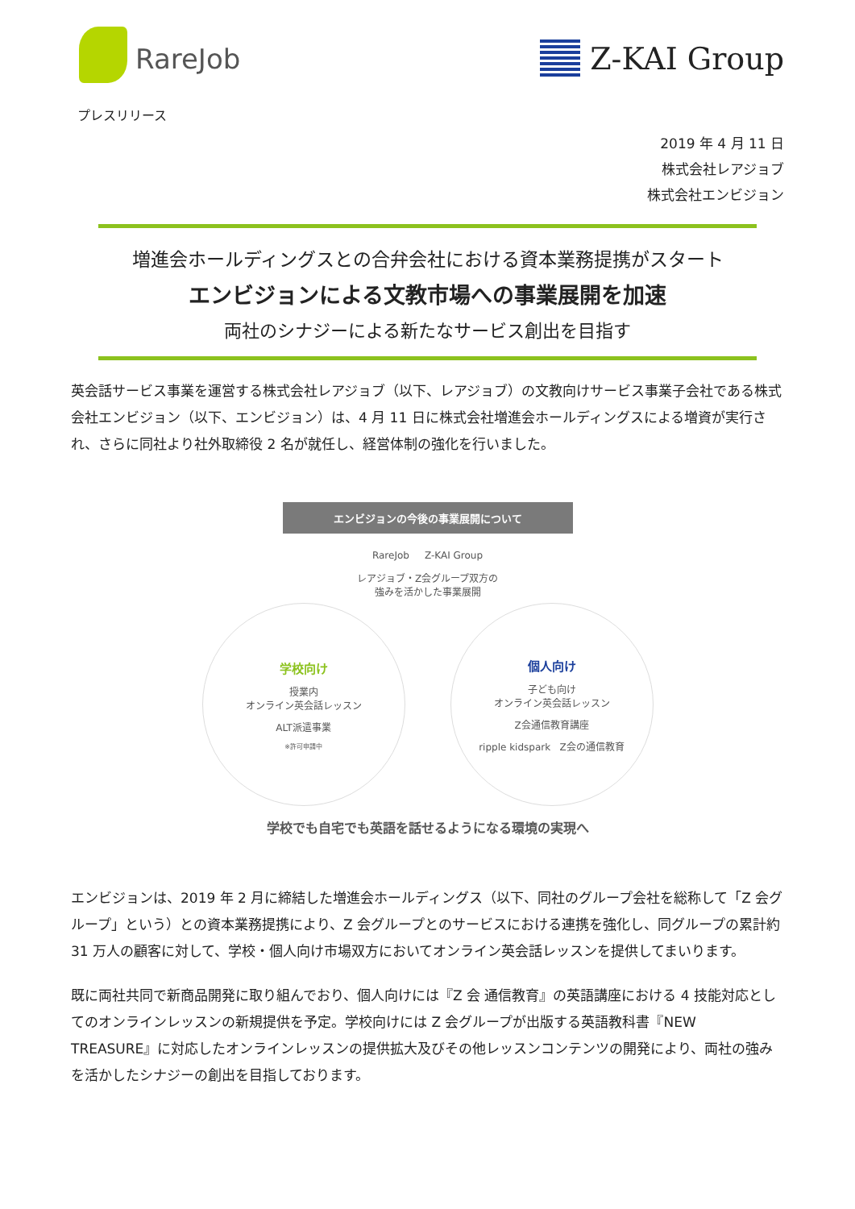RareJob Z-KAI Group
プレスリリース
2019 年 4 月 11 日
株式会社レアジョブ
株式会社エンビジョン
増進会ホールディングスとの合弁会社における資本業務提携がスタート
エンビジョンによる文教市場への事業展開を加速
両社のシナジーによる新たなサービス創出を目指す
英会話サービス事業を運営する株式会社レアジョブ（以下、レアジョブ）の文教向けサービス事業子会社である株式会社エンビジョン（以下、エンビジョン）は、4 月 11 日に株式会社増進会ホールディングスによる増資が実行され、さらに同社より社外取締役 2 名が就任し、経営体制の強化を行いました。
エンビジョンの今後の事業展開について
RareJob Z-KAI Group
レアジョブ・Z会グループ双方の
強みを活かした事業展開
学校向け
授業内
オンライン英会話レッスン
ALT派遣事業
※許可申請中
個人向け
子ども向け
オンライン英会話レッスン
Z会通信教育講座
ripple kidspark Z会の通信教育
学校でも自宅でも英語を話せるようになる環境の実現へ
エンビジョンは、2019 年 2 月に締結した増進会ホールディングス（以下、同社のグループ会社を総称して「Z 会グループ」という）との資本業務提携により、Z 会グループとのサービスにおける連携を強化し、同グループの累計約 31 万人の顧客に対して、学校・個人向け市場双方においてオンライン英会話レッスンを提供してまいります。
既に両社共同で新商品開発に取り組んでおり、個人向けには『Z 会 通信教育』の英語講座における 4 技能対応としてのオンラインレッスンの新規提供を予定。学校向けには Z 会グループが出版する英語教科書『NEW TREASURE』に対応したオンラインレッスンの提供拡大及びその他レッスンコンテンツの開発により、両社の強みを活かしたシナジーの創出を目指しております。